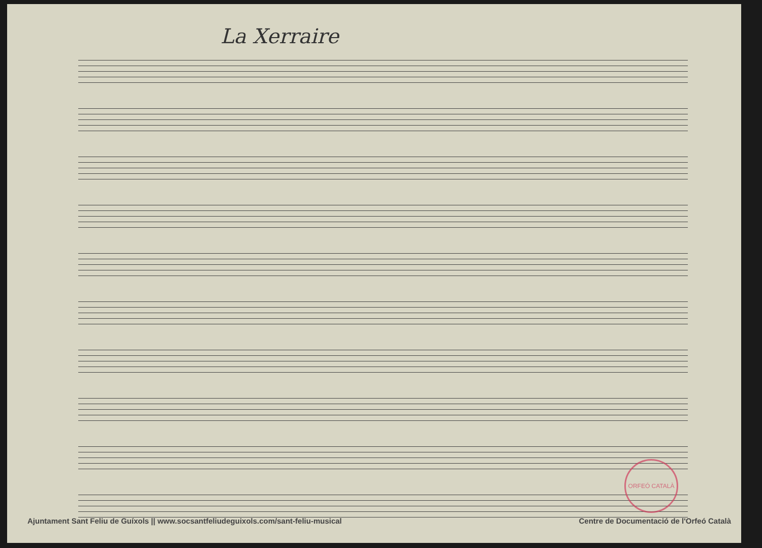La Xerraire
ORFEÓ CATALÀ
Ajuntament Sant Feliu de Guíxols || www.socsantfeliudeguixols.com/sant-feliu-musical Centre de Documentació de l'Orfeó Català